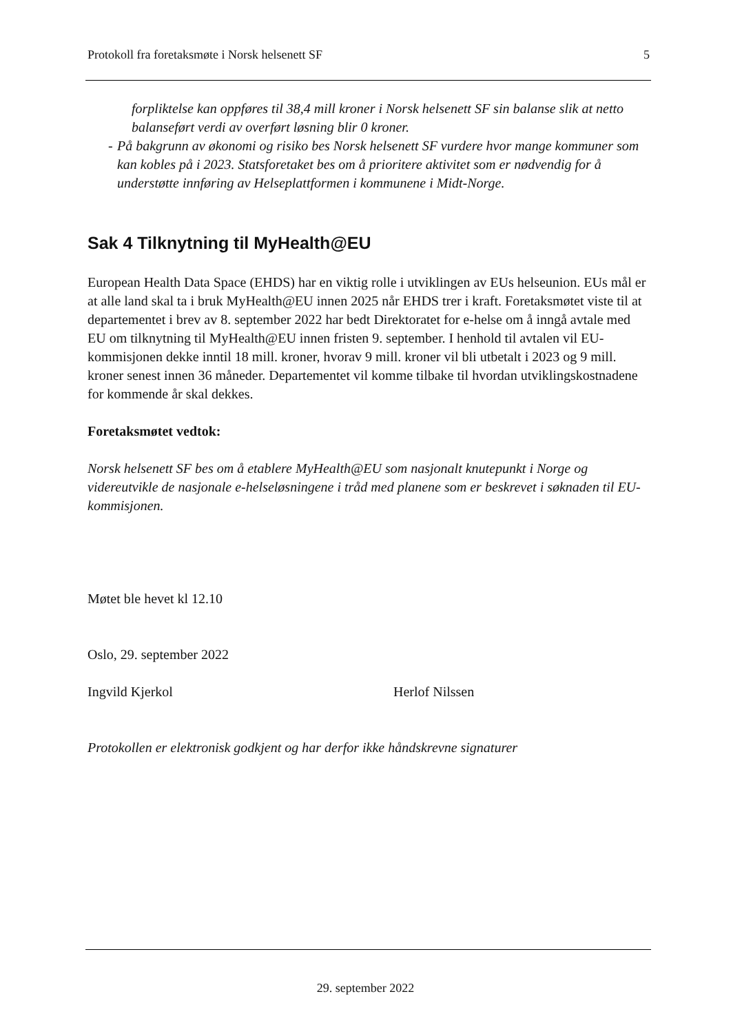Protokoll fra foretaksmøte i Norsk helsenett SF 5
forpliktelse kan oppføres til 38,4 mill kroner i Norsk helsenett SF sin balanse slik at netto balanseført verdi av overført løsning blir 0 kroner.
- På bakgrunn av økonomi og risiko bes Norsk helsenett SF vurdere hvor mange kommuner som kan kobles på i 2023. Statsforetaket bes om å prioritere aktivitet som er nødvendig for å understøtte innføring av Helseplattformen i kommunene i Midt-Norge.
Sak 4 Tilknytning til MyHealth@EU
European Health Data Space (EHDS) har en viktig rolle i utviklingen av EUs helseunion. EUs mål er at alle land skal ta i bruk MyHealth@EU innen 2025 når EHDS trer i kraft. Foretaksmøtet viste til at departementet i brev av 8. september 2022 har bedt Direktoratet for e-helse om å inngå avtale med EU om tilknytning til MyHealth@EU innen fristen 9. september. I henhold til avtalen vil EU-kommisjonen dekke inntil 18 mill. kroner, hvorav 9 mill. kroner vil bli utbetalt i 2023 og 9 mill. kroner senest innen 36 måneder. Departementet vil komme tilbake til hvordan utviklingskostnadene for kommende år skal dekkes.
Foretaksmøtet vedtok:
Norsk helsenett SF bes om å etablere MyHealth@EU som nasjonalt knutepunkt i Norge og videreutvikle de nasjonale e-helseløsningene i tråd med planene som er beskrevet i søknaden til EU-kommisjonen.
Møtet ble hevet kl 12.10
Oslo, 29. september 2022
Ingvild Kjerkol Herlof Nilssen
Protokollen er elektronisk godkjent og har derfor ikke håndskrevne signaturer
29. september 2022